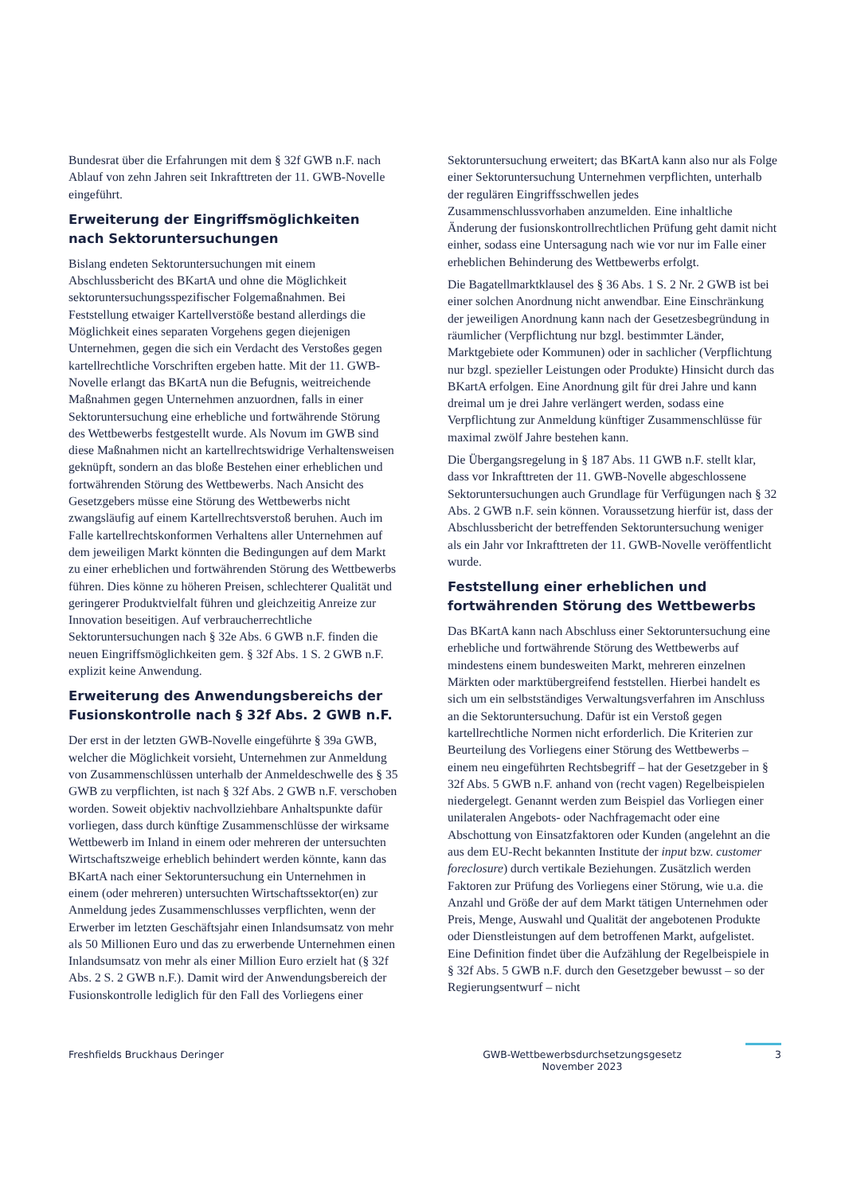Bundesrat über die Erfahrungen mit dem § 32f GWB n.F. nach Ablauf von zehn Jahren seit Inkrafttreten der 11. GWB-Novelle eingeführt.
Erweiterung der Eingriffsmöglichkeiten nach Sektoruntersuchungen
Bislang endeten Sektoruntersuchungen mit einem Abschlussbericht des BKartA und ohne die Möglichkeit sektoruntersuchungsspezifischer Folgemaßnahmen. Bei Feststellung etwaiger Kartellverstöße bestand allerdings die Möglichkeit eines separaten Vorgehens gegen diejenigen Unternehmen, gegen die sich ein Verdacht des Verstoßes gegen kartellrechtliche Vorschriften ergeben hatte. Mit der 11. GWB-Novelle erlangt das BKartA nun die Befugnis, weitreichende Maßnahmen gegen Unternehmen anzuordnen, falls in einer Sektoruntersuchung eine erhebliche und fortwährende Störung des Wettbewerbs festgestellt wurde. Als Novum im GWB sind diese Maßnahmen nicht an kartellrechtswidrige Verhaltensweisen geknüpft, sondern an das bloße Bestehen einer erheblichen und fortwährenden Störung des Wettbewerbs. Nach Ansicht des Gesetzgebers müsse eine Störung des Wettbewerbs nicht zwangsläufig auf einem Kartellrechtsverstoß beruhen. Auch im Falle kartellrechtskonformen Verhaltens aller Unternehmen auf dem jeweiligen Markt könnten die Bedingungen auf dem Markt zu einer erheblichen und fortwährenden Störung des Wettbewerbs führen. Dies könne zu höheren Preisen, schlechterer Qualität und geringerer Produktvielfalt führen und gleichzeitig Anreize zur Innovation beseitigen. Auf verbraucherrechtliche Sektoruntersuchungen nach § 32e Abs. 6 GWB n.F. finden die neuen Eingriffsmöglichkeiten gem. § 32f Abs. 1 S. 2 GWB n.F. explizit keine Anwendung.
Erweiterung des Anwendungsbereichs der Fusionskontrolle nach § 32f Abs. 2 GWB n.F.
Der erst in der letzten GWB-Novelle eingeführte § 39a GWB, welcher die Möglichkeit vorsieht, Unternehmen zur Anmeldung von Zusammenschlüssen unterhalb der Anmeldeschwelle des § 35 GWB zu verpflichten, ist nach § 32f Abs. 2 GWB n.F. verschoben worden. Soweit objektiv nachvollziehbare Anhaltspunkte dafür vorliegen, dass durch künftige Zusammenschlüsse der wirksame Wettbewerb im Inland in einem oder mehreren der untersuchten Wirtschaftszweige erheblich behindert werden könnte, kann das BKartA nach einer Sektoruntersuchung ein Unternehmen in einem (oder mehreren) untersuchten Wirtschaftssektor(en) zur Anmeldung jedes Zusammenschlusses verpflichten, wenn der Erwerber im letzten Geschäftsjahr einen Inlandsumsatz von mehr als 50 Millionen Euro und das zu erwerbende Unternehmen einen Inlandsumsatz von mehr als einer Million Euro erzielt hat (§ 32f Abs. 2 S. 2 GWB n.F.). Damit wird der Anwendungsbereich der Fusionskontrolle lediglich für den Fall des Vorliegens einer
Sektoruntersuchung erweitert; das BKartA kann also nur als Folge einer Sektoruntersuchung Unternehmen verpflichten, unterhalb der regulären Eingriffsschwellen jedes Zusammenschlussvorhaben anzumelden. Eine inhaltliche Änderung der fusionskontrollrechtlichen Prüfung geht damit nicht einher, sodass eine Untersagung nach wie vor nur im Falle einer erheblichen Behinderung des Wettbewerbs erfolgt.
Die Bagatellmarktklausel des § 36 Abs. 1 S. 2 Nr. 2 GWB ist bei einer solchen Anordnung nicht anwendbar. Eine Einschränkung der jeweiligen Anordnung kann nach der Gesetzesbegründung in räumlicher (Verpflichtung nur bzgl. bestimmter Länder, Marktgebiete oder Kommunen) oder in sachlicher (Verpflichtung nur bzgl. spezieller Leistungen oder Produkte) Hinsicht durch das BKartA erfolgen. Eine Anordnung gilt für drei Jahre und kann dreimal um je drei Jahre verlängert werden, sodass eine Verpflichtung zur Anmeldung künftiger Zusammenschlüsse für maximal zwölf Jahre bestehen kann.
Die Übergangsregelung in § 187 Abs. 11 GWB n.F. stellt klar, dass vor Inkrafttreten der 11. GWB-Novelle abgeschlossene Sektoruntersuchungen auch Grundlage für Verfügungen nach § 32 Abs. 2 GWB n.F. sein können. Voraussetzung hierfür ist, dass der Abschlussbericht der betreffenden Sektoruntersuchung weniger als ein Jahr vor Inkrafttreten der 11. GWB-Novelle veröffentlicht wurde.
Feststellung einer erheblichen und fortwährenden Störung des Wettbewerbs
Das BKartA kann nach Abschluss einer Sektoruntersuchung eine erhebliche und fortwährende Störung des Wettbewerbs auf mindestens einem bundesweiten Markt, mehreren einzelnen Märkten oder marktübergreifend feststellen. Hierbei handelt es sich um ein selbstständiges Verwaltungsverfahren im Anschluss an die Sektoruntersuchung. Dafür ist ein Verstoß gegen kartellrechtliche Normen nicht erforderlich. Die Kriterien zur Beurteilung des Vorliegens einer Störung des Wettbewerbs – einem neu eingeführten Rechtsbegriff – hat der Gesetzgeber in § 32f Abs. 5 GWB n.F. anhand von (recht vagen) Regelbeispielen niedergelegt. Genannt werden zum Beispiel das Vorliegen einer unilateralen Angebots- oder Nachfragemacht oder eine Abschottung von Einsatzfaktoren oder Kunden (angelehnt an die aus dem EU-Recht bekannten Institute der input bzw. customer foreclosure) durch vertikale Beziehungen. Zusätzlich werden Faktoren zur Prüfung des Vorliegens einer Störung, wie u.a. die Anzahl und Größe der auf dem Markt tätigen Unternehmen oder Preis, Menge, Auswahl und Qualität der angebotenen Produkte oder Dienstleistungen auf dem betroffenen Markt, aufgelistet. Eine Definition findet über die Aufzählung der Regelbeispiele in § 32f Abs. 5 GWB n.F. durch den Gesetzgeber bewusst – so der Regierungsentwurf – nicht
Freshfields Bruckhaus Deringer GWB-Wettbewerbsdurchsetzungsgesetz
November 2023
3